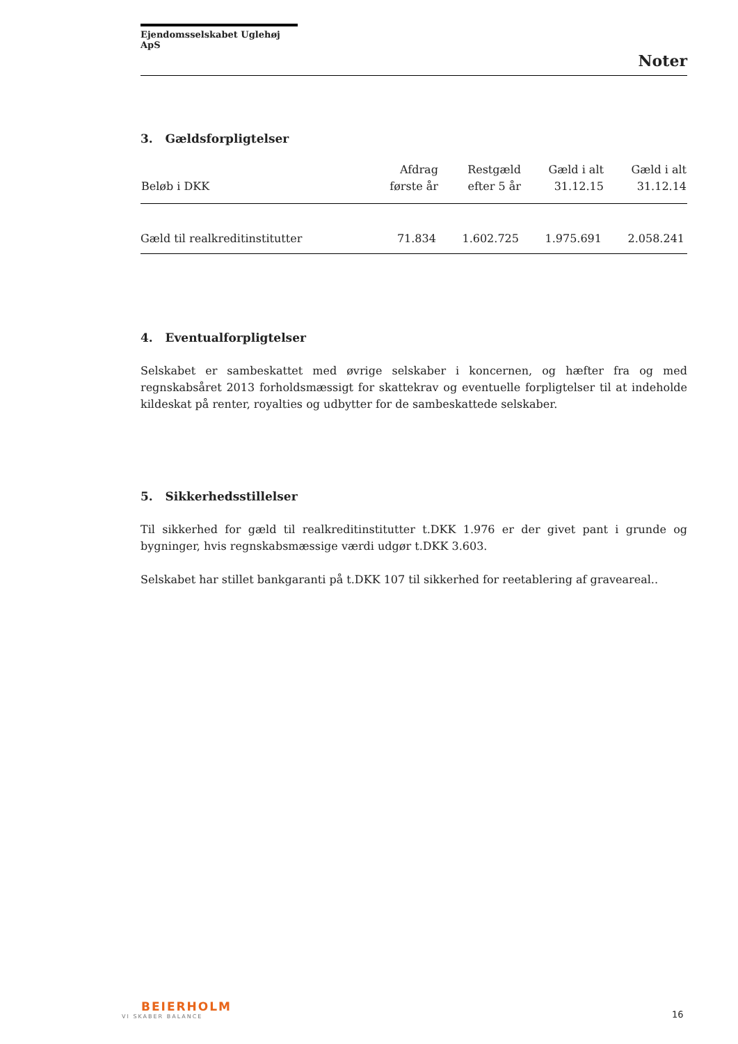Ejendomsselskabet Uglehøj ApS
Noter
3. Gældsforpligtelser
| Beløb i DKK | Afdrag første år | Restgæld efter 5 år | Gæld i alt 31.12.15 | Gæld i alt 31.12.14 |
| --- | --- | --- | --- | --- |
| Gæld til realkreditinstitutter | 71.834 | 1.602.725 | 1.975.691 | 2.058.241 |
4. Eventualforpligtelser
Selskabet er sambeskattet med øvrige selskaber i koncernen, og hæfter fra og med regnskabsåret 2013 forholdsmæssigt for skattekrav og eventuelle forpligtelser til at indeholde kildeskat på renter, royalties og udbytter for de sambeskattede selskaber.
5. Sikkerhedsstillelser
Til sikkerhed for gæld til realkreditinstitutter t.DKK 1.976 er der givet pant i grunde og bygninger, hvis regnskabsmæssige værdi udgør t.DKK 3.603.
Selskabet har stillet bankgaranti på t.DKK 107 til sikkerhed for reetablering af graveareal..
BEIERHOLM
VI SKABER BALANCE
16